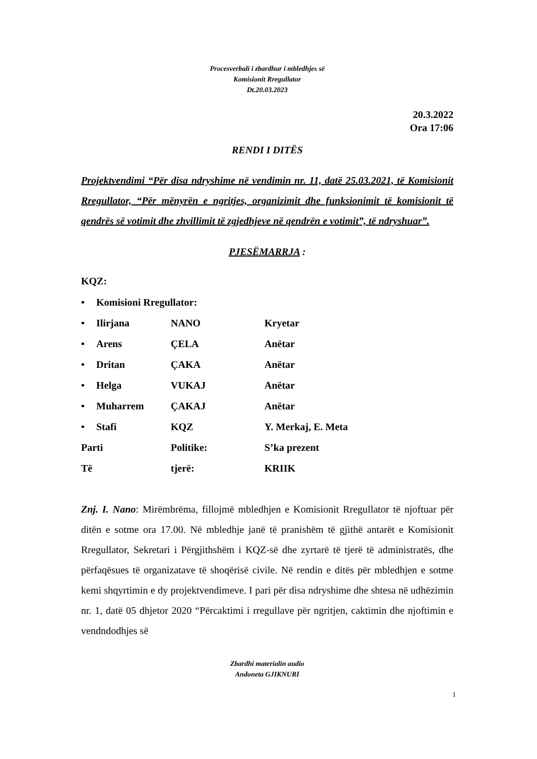Procesverbali i zbardhur i mbledhjes së
Komisionit Rregullator
Dt.20.03.2023
20.3.2022
Ora 17:06
RENDI I DITËS
Projektvendimi “Për disa ndryshime në vendimin nr. 11, datë 25.03.2021, të Komisionit Rregullator, “Për mënyrën e ngritjes, organizimit dhe funksionimit të komisionit të qendrës së votimit dhe zhvillimit të zgjedhjeve në qendrën e votimit”, të ndryshuar”.
PJESËMARRJA :
KQZ:
| • | Komisioni Rregullator: | | |
| • | Ilirjana | NANO | Kryetar |
| • | Arens | ÇELA | Anëtar |
| • | Dritan | ÇAKA | Anëtar |
| • | Helga | VUKAJ | Anëtar |
| • | Muharrem | ÇAKAJ | Anëtar |
| • | Stafi | KQZ | Y. Merkaj, E. Meta |
| Parti | | Politike: | S’ka prezent |
| Të | | tjerë: | KRIIK |
Znj. I. Nano: Mirëmbrëma, fillojmë mbledhjen e Komisionit Rregullator të njoftuar për ditën e sotme ora 17.00. Në mbledhje janë të pranishëm të gjithë antarët e Komisionit Rregullator, Sekretari i Përgjithshëm i KQZ-së dhe zyrtarë të tjerë të administratës, dhe përfaqësues të organizatave të shoqërisë civile. Në rendin e ditës për mbledhjen e sotme kemi shqyrtimin e dy projektvendimeve. I pari për disa ndryshime dhe shtesa në udhëzimin nr. 1, datë 05 dhjetor 2020 “Përcaktimi i rregullave për ngritjen, caktimin dhe njoftimin e vendndodhjes së
Zbardhi materialin audio
Andoneta GJIKNURI
1